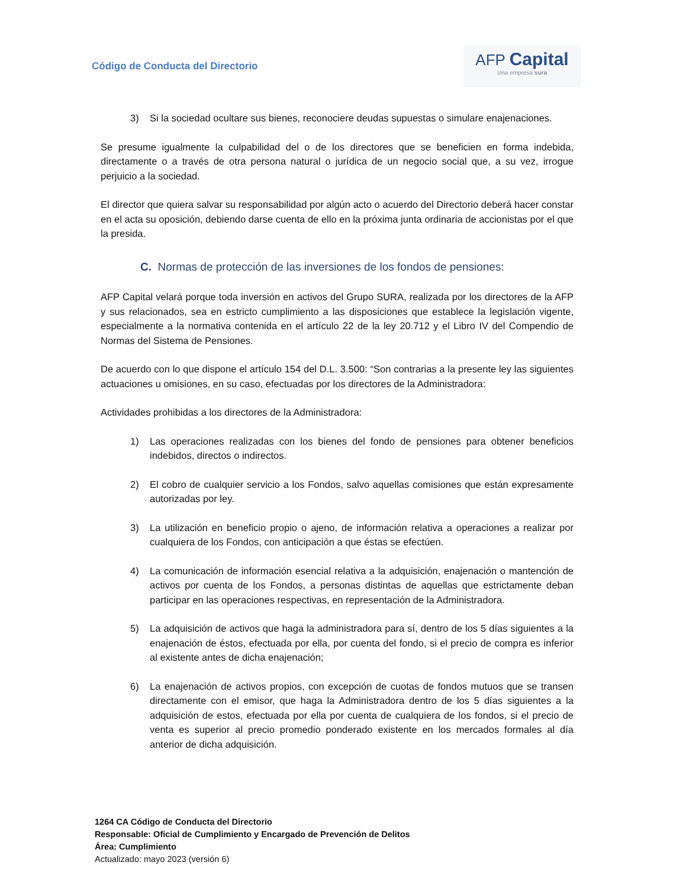Código de Conducta del Directorio
AFP Capital
Una empresa sura
3) Si la sociedad ocultare sus bienes, reconociere deudas supuestas o simulare enajenaciones.
Se presume igualmente la culpabilidad del o de los directores que se beneficien en forma indebida, directamente o a través de otra persona natural o jurídica de un negocio social que, a su vez, irrogue perjuicio a la sociedad.
El director que quiera salvar su responsabilidad por algún acto o acuerdo del Directorio deberá hacer constar en el acta su oposición, debiendo darse cuenta de ello en la próxima junta ordinaria de accionistas por el que la presida.
C. Normas de protección de las inversiones de los fondos de pensiones:
AFP Capital velará porque toda inversión en activos del Grupo SURA, realizada por los directores de la AFP y sus relacionados, sea en estricto cumplimiento a las disposiciones que establece la legislación vigente, especialmente a la normativa contenida en el artículo 22 de la ley 20.712 y el Libro IV del Compendio de Normas del Sistema de Pensiones.
De acuerdo con lo que dispone el artículo 154 del D.L. 3.500: “Son contrarias a la presente ley las siguientes actuaciones u omisiones, en su caso, efectuadas por los directores de la Administradora:
Actividades prohibidas a los directores de la Administradora:
1) Las operaciones realizadas con los bienes del fondo de pensiones para obtener beneficios indebidos, directos o indirectos.
2) El cobro de cualquier servicio a los Fondos, salvo aquellas comisiones que están expresamente autorizadas por ley.
3) La utilización en beneficio propio o ajeno, de información relativa a operaciones a realizar por cualquiera de los Fondos, con anticipación a que éstas se efectúen.
4) La comunicación de información esencial relativa a la adquisición, enajenación o mantención de activos por cuenta de los Fondos, a personas distintas de aquellas que estrictamente deban participar en las operaciones respectivas, en representación de la Administradora.
5) La adquisición de activos que haga la administradora para sí, dentro de los 5 días siguientes a la enajenación de éstos, efectuada por ella, por cuenta del fondo, si el precio de compra es inferior al existente antes de dicha enajenación;
6) La enajenación de activos propios, con excepción de cuotas de fondos mutuos que se transen directamente con el emisor, que haga la Administradora dentro de los 5 días siguientes a la adquisición de estos, efectuada por ella por cuenta de cualquiera de los fondos, si el precio de venta es superior al precio promedio ponderado existente en los mercados formales al día anterior de dicha adquisición.
1264 CA Código de Conducta del Directorio
Responsable: Oficial de Cumplimiento y Encargado de Prevención de Delitos
Área: Cumplimiento
Actualizado: mayo 2023 (versión 6)